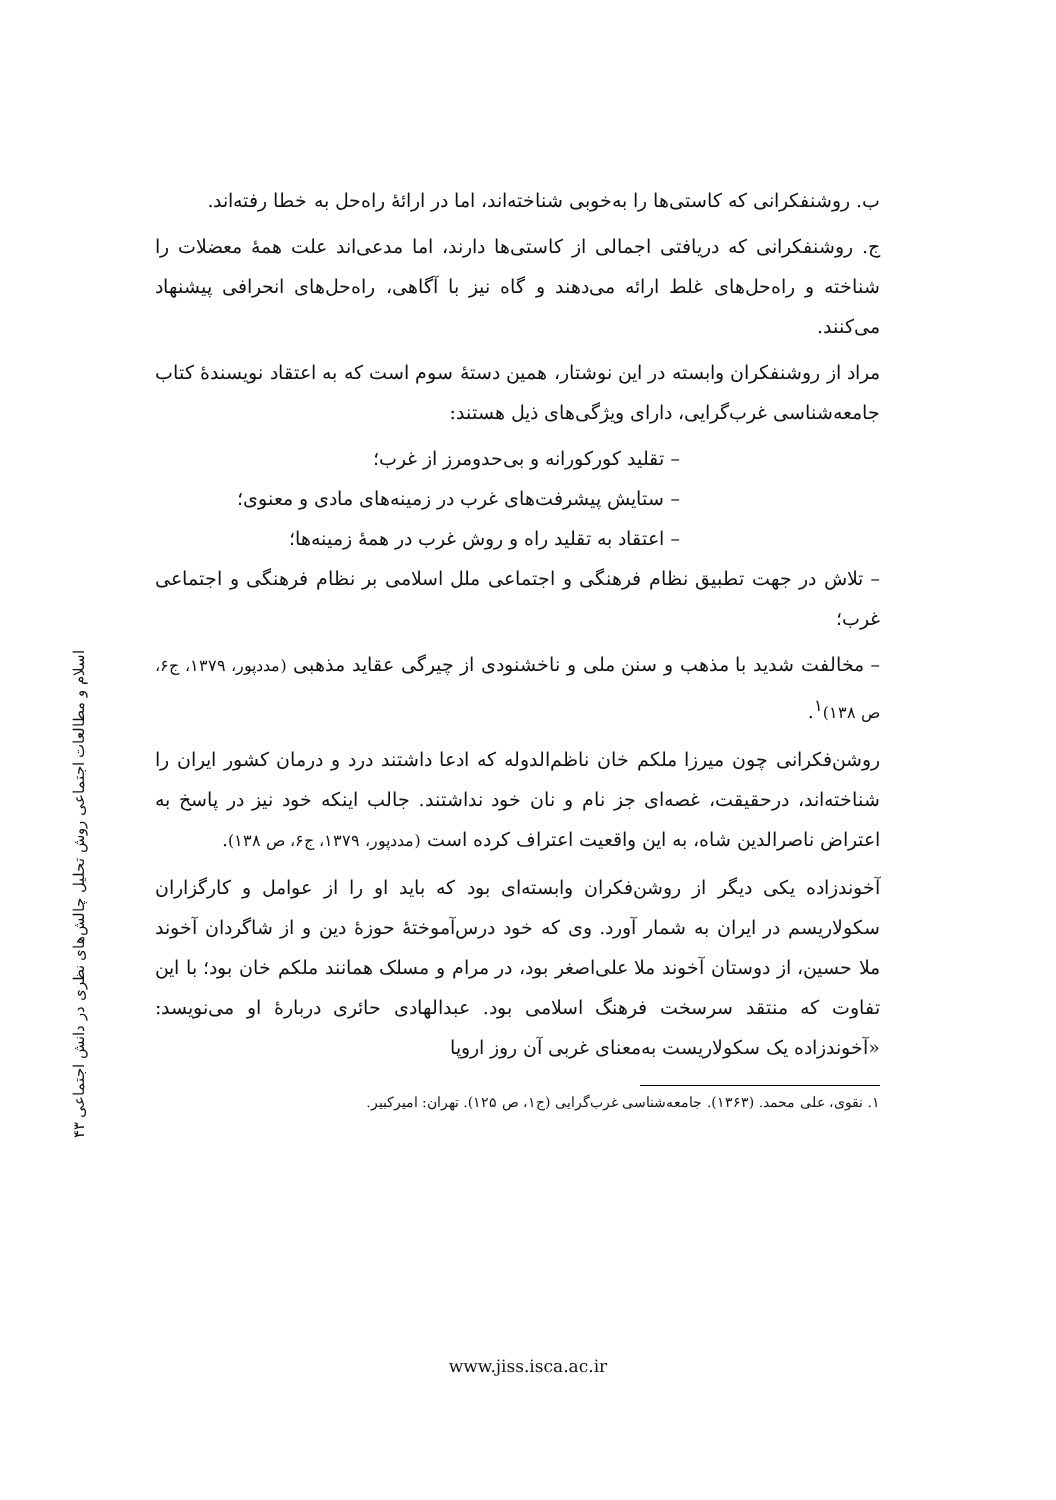۴۳ اسلام و مطالعات اجتماعی روش تحلیل چالش‌های نظری در دانش اجتماعی
ب. روشنفکرانی که کاستی‌ها را به‌خوبی شناخته‌اند، اما در ارائهٔ راه‌حل به خطا رفته‌اند.
ج. روشنفکرانی که دریافتی اجمالی از کاستی‌ها دارند، اما مدعی‌اند علت همهٔ معضلات را شناخته و راه‌حل‌های غلط ارائه می‌دهند و گاه نیز با آگاهی، راه‌حل‌های انحرافی پیشنهاد می‌کنند.
مراد از روشنفکران وابسته در این نوشتار، همین دستهٔ سوم است که به اعتقاد نویسندهٔ کتاب جامعه‌شناسی غرب‌گرایی، دارای ویژگی‌های ذیل هستند:
– تقلید کورکورانه و بی‌حدومرز از غرب؛
– ستایش پیشرفت‌های غرب در زمینه‌های مادی و معنوی؛
– اعتقاد به تقلید راه و روش غرب در همهٔ زمینه‌ها؛
– تلاش در جهت تطبیق نظام فرهنگی و اجتماعی ملل اسلامی بر نظام فرهنگی و اجتماعی غرب؛
– مخالفت شدید با مذهب و سنن ملی و ناخشنودی از چیرگی عقاید مذهبی (مددپور، ۱۳۷۹، ج۶، ص ۱۳۸)<sup>۱</sup>.
روشن‌فکرانی چون میرزا ملکم خان ناظم‌الدوله که ادعا داشتند درد و درمان کشور ایران را شناخته‌اند، درحقیقت، غصه‌ای جز نام و نان خود نداشتند. جالب اینکه خود نیز در پاسخ به اعتراض ناصرالدین شاه، به این واقعیت اعتراف کرده است (مددپور، ۱۳۷۹، ج۶، ص ۱۳۸).
آخوندزاده یکی دیگر از روشن‌فکران وابسته‌ای بود که باید او را از عوامل و کارگزاران سکولاریسم در ایران به شمار آورد. وی که خود درس‌آموختهٔ حوزهٔ دین و از شاگردان آخوند ملا حسین، از دوستان آخوند ملا علی‌اصغر بود، در مرام و مسلک همانند ملکم خان بود؛ با این تفاوت که منتقد سرسخت فرهنگ اسلامی بود. عبدالهادی حائری دربارهٔ او می‌نویسد: «آخوندزاده یک سکولاریست به‌معنای غربی آن روز اروپا
۱. نقوی، علی محمد. (۱۳۶۳). جامعه‌شناسی غرب‌گرایی (ج۱، ص ۱۲۵). تهران: امیرکبیر.
www.jiss.isca.ac.ir